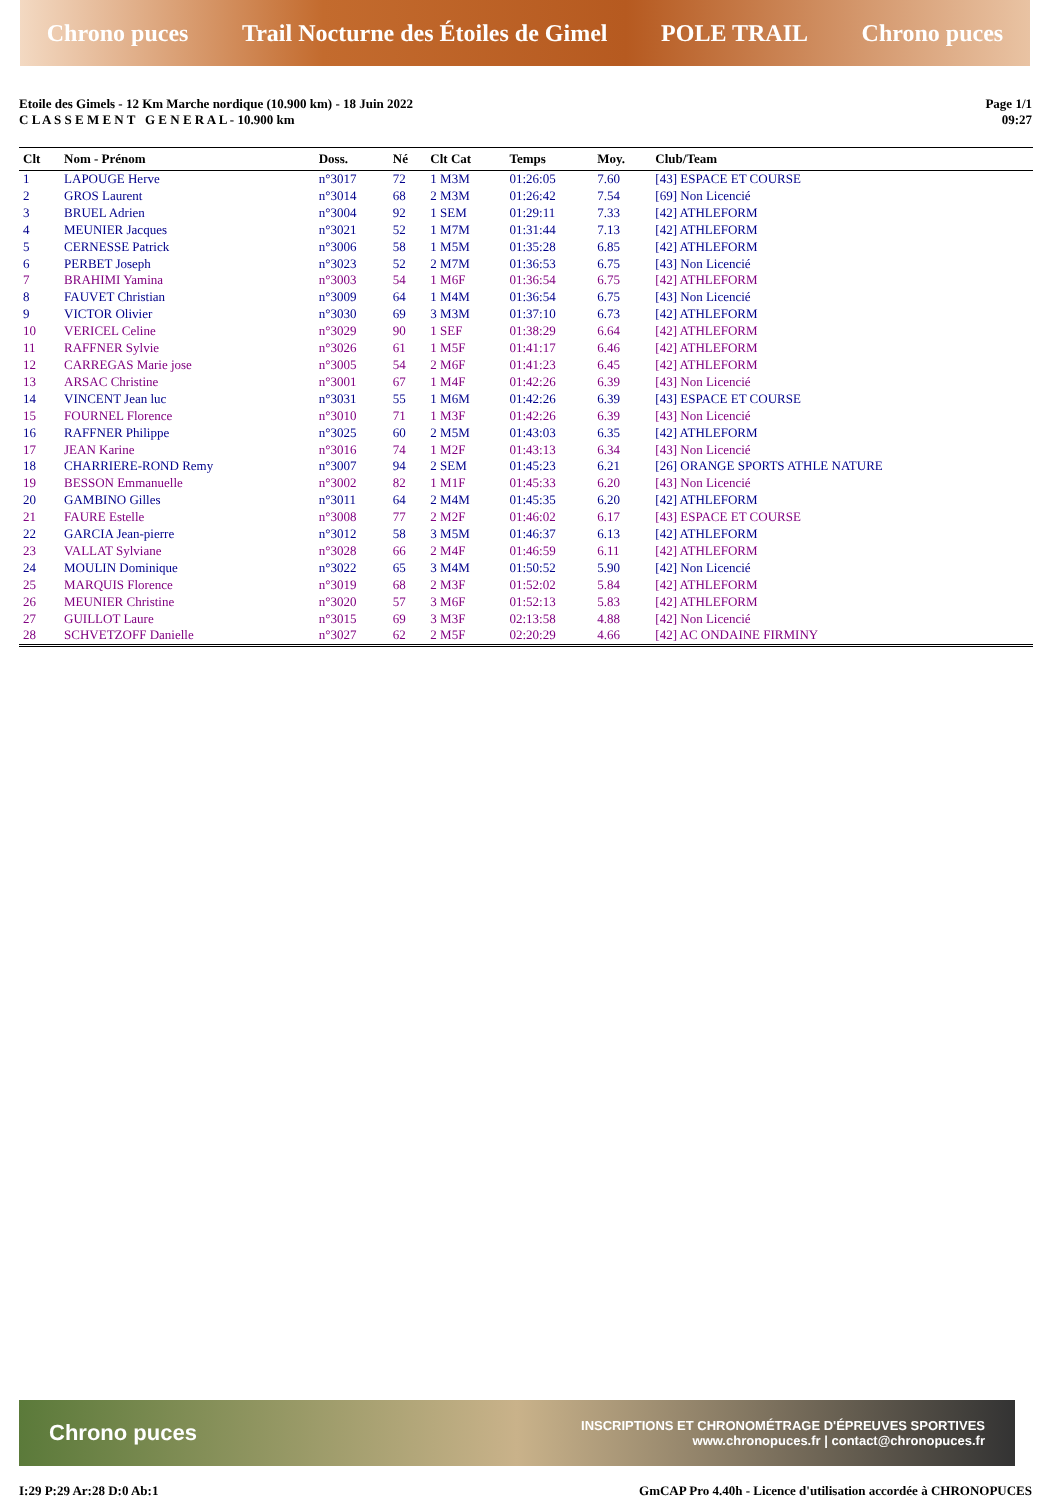Chrono puces Trail Nocturne des Étoiles de Gimel POLE TRAIL Chrono puces
Etoile des Gimels - 12 Km Marche nordique (10.900 km) - 18 Juin 2022
C L A S S E M E N T G E N E R A L - 10.900 km
Page 1/1
09:27
| Clt | Nom - Prénom | Doss. | Né | Clt Cat | Temps | Moy. | Club/Team |
| --- | --- | --- | --- | --- | --- | --- | --- |
| 1 | LAPOUGE Herve | n°3017 | 72 | 1 M3M | 01:26:05 | 7.60 | [43] ESPACE ET COURSE |
| 2 | GROS Laurent | n°3014 | 68 | 2 M3M | 01:26:42 | 7.54 | [69] Non Licencié |
| 3 | BRUEL Adrien | n°3004 | 92 | 1 SEM | 01:29:11 | 7.33 | [42] ATHLEFORM |
| 4 | MEUNIER Jacques | n°3021 | 52 | 1 M7M | 01:31:44 | 7.13 | [42] ATHLEFORM |
| 5 | CERNESSE Patrick | n°3006 | 58 | 1 M5M | 01:35:28 | 6.85 | [42] ATHLEFORM |
| 6 | PERBET Joseph | n°3023 | 52 | 2 M7M | 01:36:53 | 6.75 | [43] Non Licencié |
| 7 | BRAHIMI Yamina | n°3003 | 54 | 1 M6F | 01:36:54 | 6.75 | [42] ATHLEFORM |
| 8 | FAUVET Christian | n°3009 | 64 | 1 M4M | 01:36:54 | 6.75 | [43] Non Licencié |
| 9 | VICTOR Olivier | n°3030 | 69 | 3 M3M | 01:37:10 | 6.73 | [42] ATHLEFORM |
| 10 | VERICEL Celine | n°3029 | 90 | 1 SEF | 01:38:29 | 6.64 | [42] ATHLEFORM |
| 11 | RAFFNER Sylvie | n°3026 | 61 | 1 M5F | 01:41:17 | 6.46 | [42] ATHLEFORM |
| 12 | CARREGAS Marie jose | n°3005 | 54 | 2 M6F | 01:41:23 | 6.45 | [42] ATHLEFORM |
| 13 | ARSAC Christine | n°3001 | 67 | 1 M4F | 01:42:26 | 6.39 | [43] Non Licencié |
| 14 | VINCENT Jean luc | n°3031 | 55 | 1 M6M | 01:42:26 | 6.39 | [43] ESPACE ET COURSE |
| 15 | FOURNEL Florence | n°3010 | 71 | 1 M3F | 01:42:26 | 6.39 | [43] Non Licencié |
| 16 | RAFFNER Philippe | n°3025 | 60 | 2 M5M | 01:43:03 | 6.35 | [42] ATHLEFORM |
| 17 | JEAN Karine | n°3016 | 74 | 1 M2F | 01:43:13 | 6.34 | [43] Non Licencié |
| 18 | CHARRIERE-ROND Remy | n°3007 | 94 | 2 SEM | 01:45:23 | 6.21 | [26] ORANGE SPORTS ATHLE NATURE |
| 19 | BESSON Emmanuelle | n°3002 | 82 | 1 M1F | 01:45:33 | 6.20 | [43] Non Licencié |
| 20 | GAMBINO Gilles | n°3011 | 64 | 2 M4M | 01:45:35 | 6.20 | [42] ATHLEFORM |
| 21 | FAURE Estelle | n°3008 | 77 | 2 M2F | 01:46:02 | 6.17 | [43] ESPACE ET COURSE |
| 22 | GARCIA Jean-pierre | n°3012 | 58 | 3 M5M | 01:46:37 | 6.13 | [42] ATHLEFORM |
| 23 | VALLAT Sylviane | n°3028 | 66 | 2 M4F | 01:46:59 | 6.11 | [42] ATHLEFORM |
| 24 | MOULIN Dominique | n°3022 | 65 | 3 M4M | 01:50:52 | 5.90 | [42] Non Licencié |
| 25 | MARQUIS Florence | n°3019 | 68 | 2 M3F | 01:52:02 | 5.84 | [42] ATHLEFORM |
| 26 | MEUNIER Christine | n°3020 | 57 | 3 M6F | 01:52:13 | 5.83 | [42] ATHLEFORM |
| 27 | GUILLOT Laure | n°3015 | 69 | 3 M3F | 02:13:58 | 4.88 | [42] Non Licencié |
| 28 | SCHVETZOFF Danielle | n°3027 | 62 | 2 M5F | 02:20:29 | 4.66 | [42] AC ONDAINE FIRMINY |
Chrono puces INSCRIPTIONS ET CHRONOMÉTRAGE D'ÉPREUVES SPORTIVES
www.chronopuces.fr | contact@chronopuces.fr
I:29 P:29 Ar:28 D:0 Ab:1 GmCAP Pro 4.40h - Licence d'utilisation accordée à CHRONOPUCES